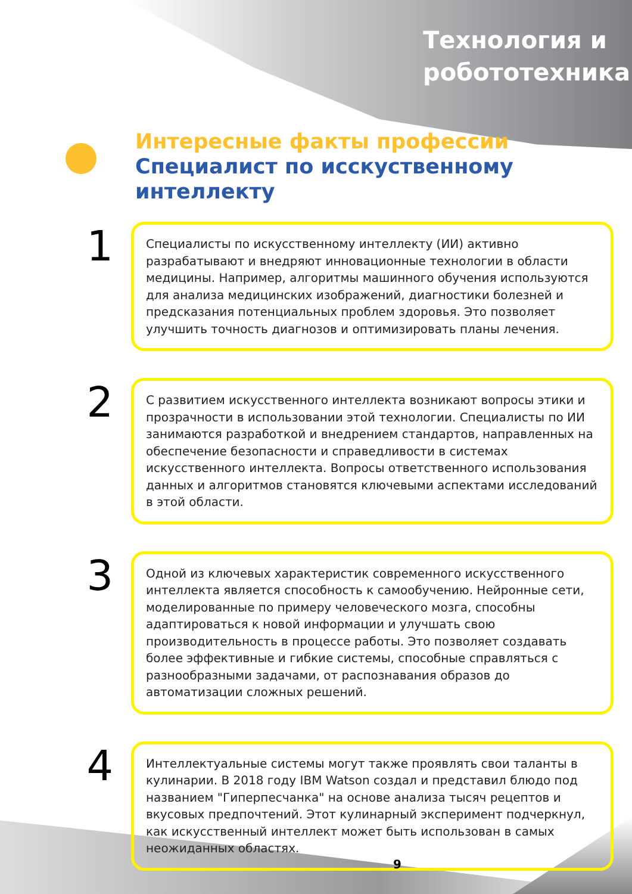Технология и
робототехника
Интересные факты профессии
Специалист по исскуственному интеллекту
1
Специалисты по искусственному интеллекту (ИИ) активно разрабатывают и внедряют инновационные технологии в области медицины. Например, алгоритмы машинного обучения используются для анализа медицинских изображений, диагностики болезней и предсказания потенциальных проблем здоровья. Это позволяет улучшить точность диагнозов и оптимизировать планы лечения.
2
С развитием искусственного интеллекта возникают вопросы этики и прозрачности в использовании этой технологии. Специалисты по ИИ занимаются разработкой и внедрением стандартов, направленных на обеспечение безопасности и справедливости в системах искусственного интеллекта. Вопросы ответственного использования данных и алгоритмов становятся ключевыми аспектами исследований в этой области.
3
Одной из ключевых характеристик современного искусственного интеллекта является способность к самообучению. Нейронные сети, моделированные по примеру человеческого мозга, способны адаптироваться к новой информации и улучшать свою производительность в процессе работы. Это позволяет создавать более эффективные и гибкие системы, способные справляться с разнообразными задачами, от распознавания образов до автоматизации сложных решений.
4
Интеллектуальные системы могут также проявлять свои таланты в кулинарии. В 2018 году IBM Watson создал и представил блюдо под названием "Гиперпесчанка" на основе анализа тысяч рецептов и вкусовых предпочтений. Этот кулинарный эксперимент подчеркнул, как искусственный интеллект может быть использован в самых неожиданных областях.
9